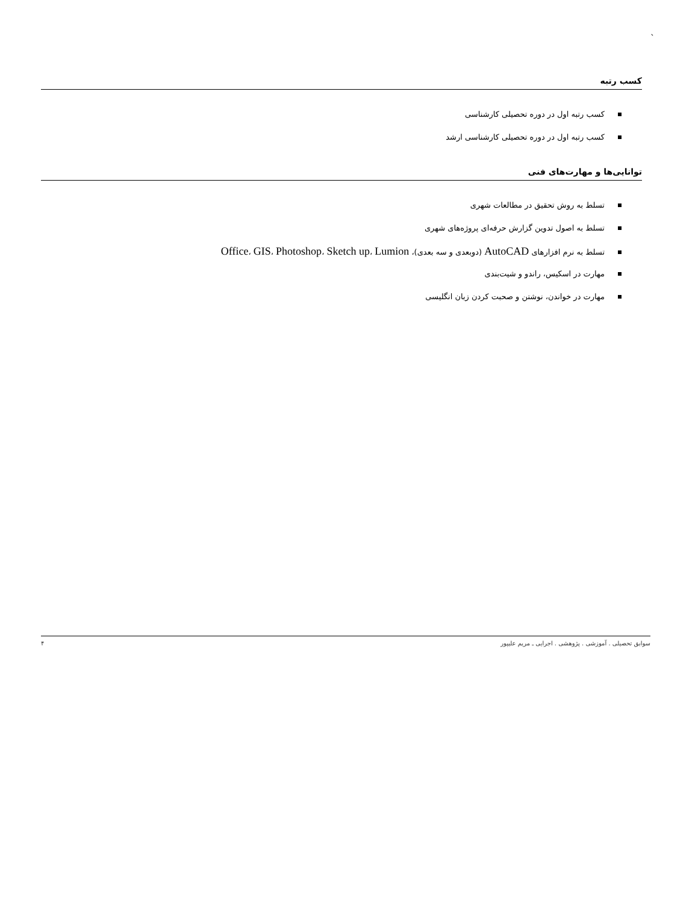`
کسب رتبه
کسب رتبه اول در دوره تحصیلی کارشناسی
کسب رتبه اول در دوره تحصیلی کارشناسی ارشد
توانایی‌ها و مهارت‌های فنی
تسلط به روش تحقیق در مطالعات شهری
تسلط به اصول تدوین گزارش حرفه‌ای پروژه‌های شهری
تسلط به نرم افزارهای AutoCAD (دوبعدی و سه بعدی)، Office، GIS، Photoshop، Sketch up، Lumion
مهارت در اسکیس، راندو و شیت‌بندی
مهارت در خواندن، نوشتن و صحبت کردن زبان انگلیسی
سوابق تحصیلی . آموزشی . پژوهشی . اجرایی ـ مریم علیپور ۴